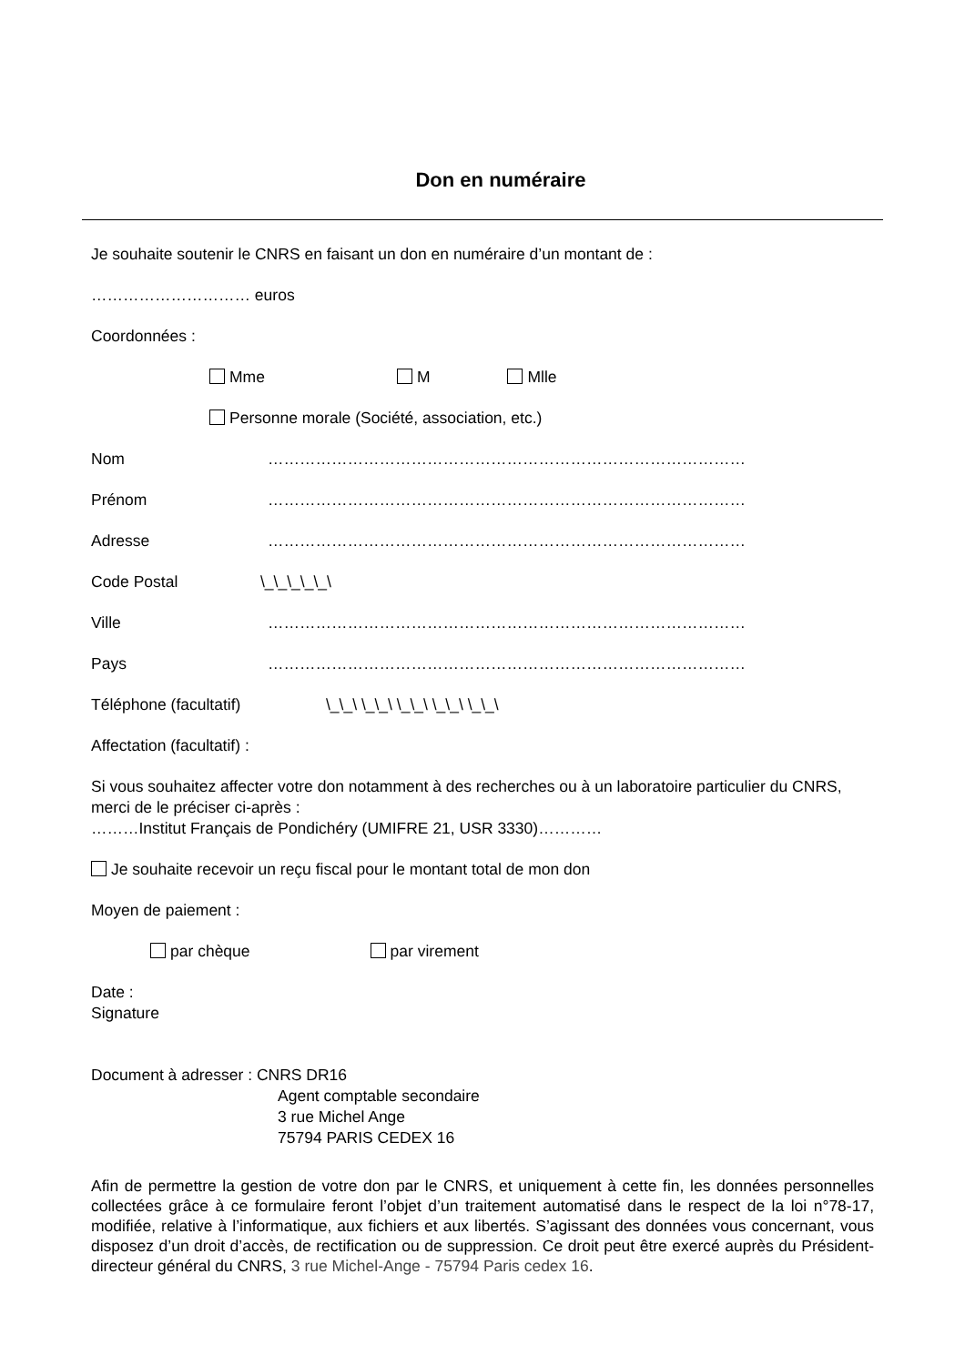Don en numéraire
Je souhaite soutenir le CNRS en faisant un don en numéraire d’un montant de :
………………………… euros
Coordonnées :
Mme M Mlle
Personne morale (Société, association, etc.)
Nom ………………………………………………………………………………
Prénom ………………………………………………………………………………
Adresse ………………………………………………………………………………
Code Postal \_\_\_\_\_\
Ville ………………………………………………………………………………
Pays ………………………………………………………………………………
Téléphone (facultatif) \_\_\ \_\_\ \_\_\ \_\_\ \_\_\
Affectation (facultatif) :
Si vous souhaitez affecter votre don notamment à des recherches ou à un laboratoire particulier du CNRS, merci de le préciser ci-après :
………Institut Français de Pondichéry (UMIFRE 21, USR 3330)…………
Je souhaite recevoir un reçu fiscal pour le montant total de mon don
Moyen de paiement :
par chèque par virement
Date :
Signature
Document à adresser : CNRS DR16
Agent comptable secondaire
3 rue Michel Ange
75794 PARIS CEDEX 16
Afin de permettre la gestion de votre don par le CNRS, et uniquement à cette fin, les données personnelles collectées grâce à ce formulaire feront l’objet d’un traitement automatisé dans le respect de la loi n°78-17, modifiée, relative à l’informatique, aux fichiers et aux libertés. S’agissant des données vous concernant, vous disposez d’un droit d’accès, de rectification ou de suppression. Ce droit peut être exercé auprès du Président-directeur général du CNRS, 3 rue Michel-Ange - 75794 Paris cedex 16.